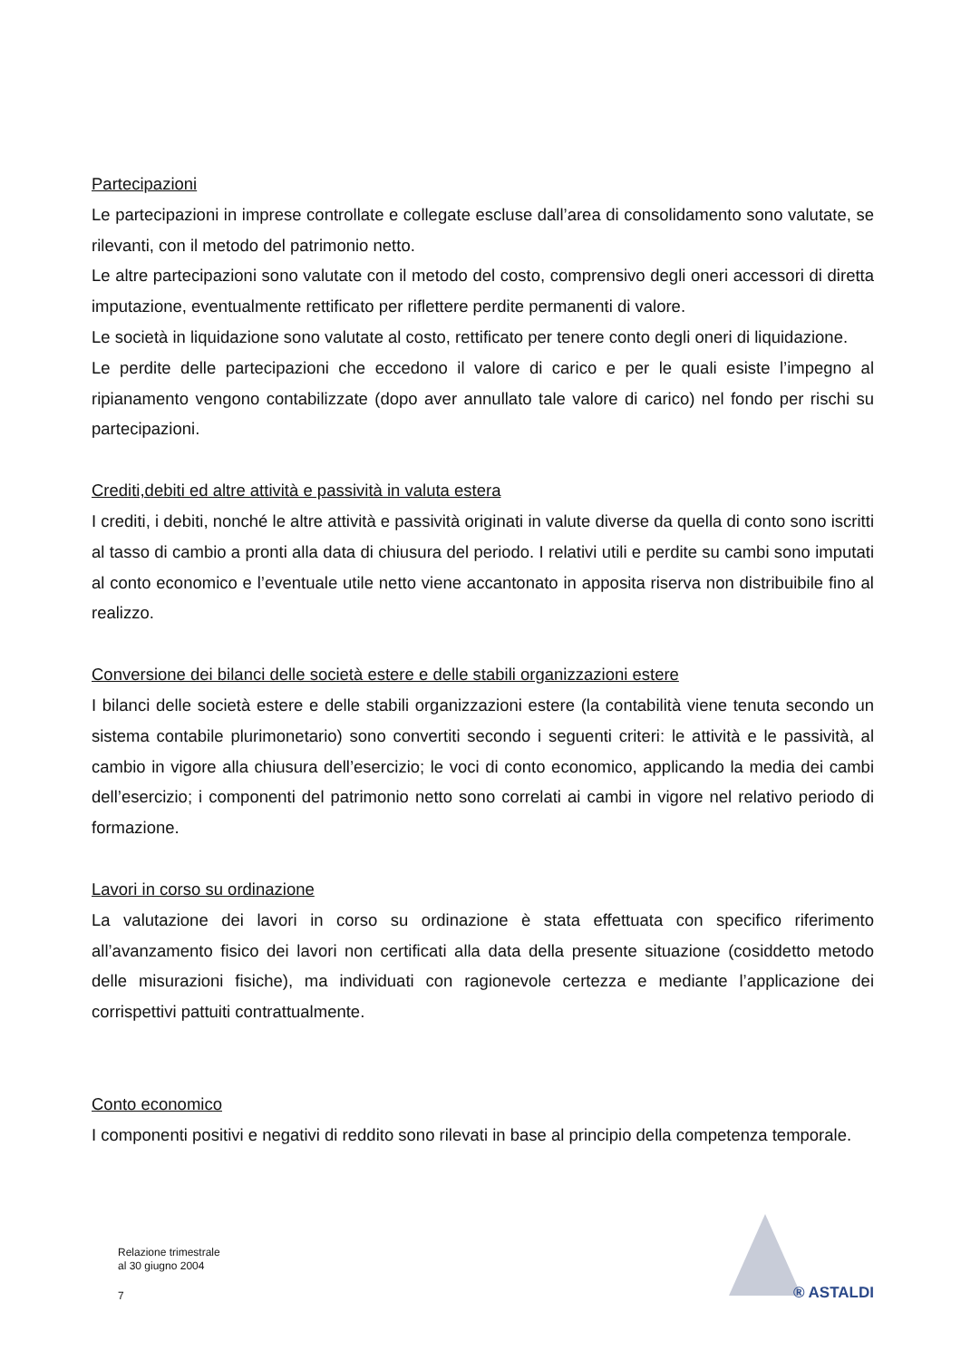Partecipazioni
Le partecipazioni in imprese controllate e collegate escluse dall’area di consolidamento sono valutate, se rilevanti, con il metodo del patrimonio netto.
Le altre partecipazioni sono valutate con il metodo del costo, comprensivo degli oneri accessori di diretta imputazione, eventualmente rettificato per riflettere perdite permanenti di valore.
Le società in liquidazione sono valutate al costo, rettificato per tenere conto degli oneri di liquidazione.
Le perdite delle partecipazioni che eccedono il valore di carico e per le quali esiste l’impegno al ripianamento vengono contabilizzate (dopo aver annullato tale valore di carico) nel fondo per rischi su partecipazioni.
Crediti,debiti ed altre attività e passività in valuta estera
I crediti, i debiti, nonché le altre attività e passività originati in valute diverse da quella di conto sono iscritti al tasso di cambio a pronti alla data di chiusura del periodo. I relativi utili e perdite su cambi sono imputati al conto economico e l’eventuale utile netto viene accantonato in apposita riserva non distribuibile fino al realizzo.
Conversione dei bilanci delle società estere e delle stabili organizzazioni estere
I bilanci delle società estere e delle stabili organizzazioni estere (la contabilità viene tenuta secondo un sistema contabile plurimonetario) sono convertiti secondo i seguenti criteri: le attività e le passività, al cambio in vigore alla chiusura dell’esercizio; le voci di conto economico, applicando la media dei cambi dell’esercizio; i componenti del patrimonio netto sono correlati ai cambi in vigore nel relativo periodo di formazione.
Lavori in corso su ordinazione
La valutazione dei lavori in corso su ordinazione è stata effettuata con specifico riferimento all’avanzamento fisico dei lavori non certificati alla data della presente situazione (cosiddetto metodo delle misurazioni fisiche), ma individuati con ragionevole certezza e mediante l’applicazione dei corrispettivi pattuiti contrattualmente.
Conto economico
I componenti positivi e negativi di reddito sono rilevati in base al principio della competenza temporale.
® ASTALDI
Relazione trimestrale
al 30 giugno 2004
7